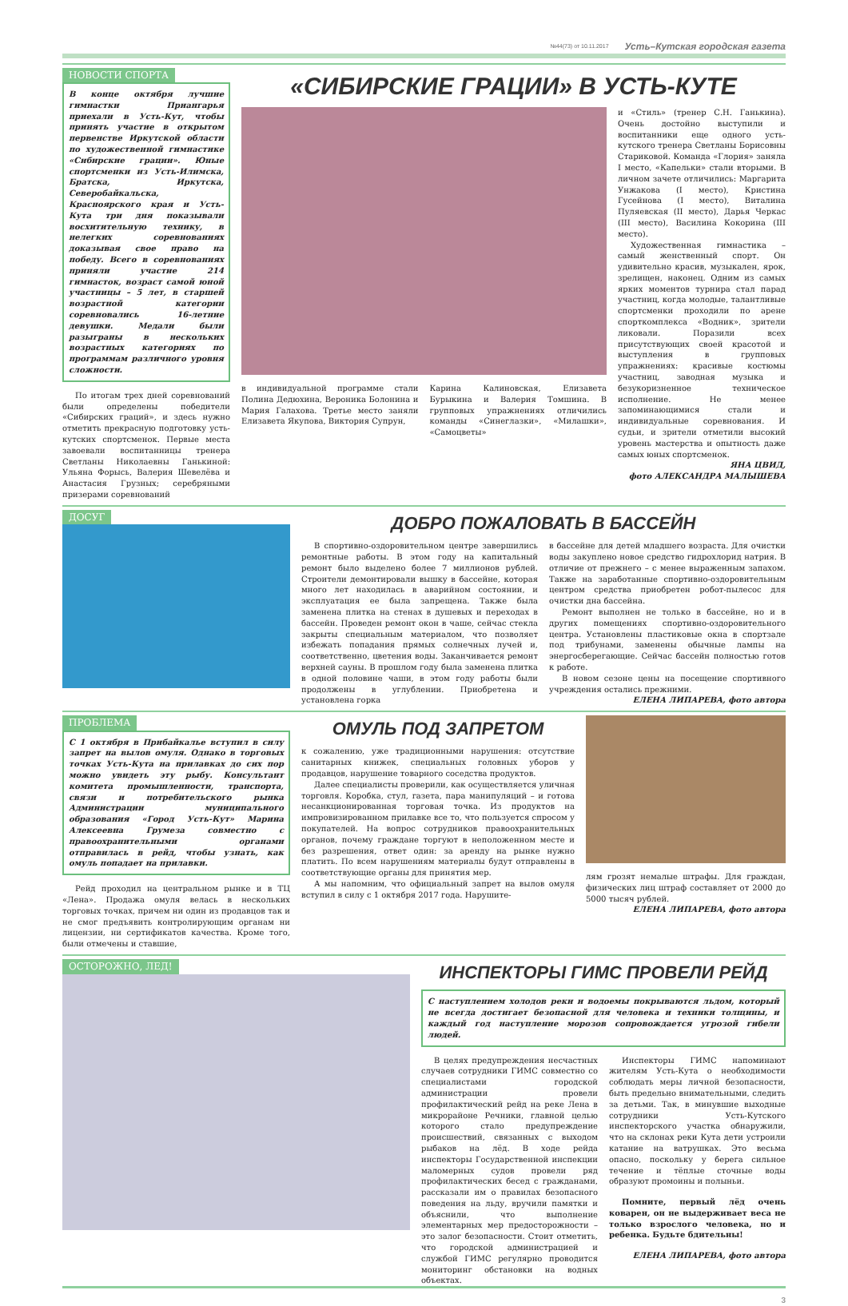№44(73) от 10.11.2017 Усть–Кутская городская газета
НОВОСТИ СПОРТА
В конце октября лучшие гимнастки Приангарья приехали в Усть-Кут, чтобы принять участие в открытом первенстве Иркутской области по художественной гимнастике «Сибирские грации». Юные спортсменки из Усть-Илимска, Братска, Иркутска, Северобайкальска, Красноярского края и Усть-Кута три дня показывали восхитительную технику, в нелегких соревнованиях доказывая свое право на победу. Всего в соревнованиях приняли участие 214 гимнасток, возраст самой юной участницы – 5 лет, в старшей возрастной категории соревновались 16-летние девушки. Медали были разыграны в нескольких возрастных категориях по программам различного уровня сложности.
По итогам трех дней соревнований были определены победители «Сибирских граций», и здесь нужно отметить прекрасную подготовку усть-кутских спортсменок. Первые места завоевали воспитанницы тренера Светланы Николаевны Ганькиной: Ульяна Форысь, Валерия Шевелёва и Анастасия Грузных; серебряными призерами соревнований
«СИБИРСКИЕ ГРАЦИИ» В УСТЬ-КУТЕ
в индивидуальной программе стали Полина Дедюхина, Вероника Болонина и Мария Галахова. Третье место заняли Елизавета Якупова, Виктория Супрун,
Карина Калиновская, Елизавета Бурыкина и Валерия Томшина. В групповых упражнениях отличились команды «Синеглазки», «Милашки», «Самоцветы»
и «Стиль» (тренер С.Н. Ганькина). Очень достойно выступили и воспитанники еще одного усть-кутского тренера Светланы Борисовны Стариковой. Команда «Глория» заняла I место, «Капельки» стали вторыми. В личном зачете отличились: Маргарита Унжакова (I место), Кристина Гусейнова (I место), Виталина Пуляевская (II место), Дарья Черкас (III место), Василина Кокорина (III место).
Художественная гимнастика – самый женственный спорт. Он удивительно красив, музыкален, ярок, зрелищен, наконец. Одним из самых ярких моментов турнира стал парад участниц, когда молодые, талантливые спортсменки проходили по арене спорткомплекса «Водник», зрители ликовали. Поразили всех присутствующих своей красотой и выступления в групповых упражнениях: красивые костюмы участниц, заводная музыка и безукоризненное техническое исполнение. Не менее запоминающимися стали и индивидуальные соревнования. И судьи, и зрители отметили высокий уровень мастерства и опытность даже самых юных спортсменок.
ЯНА ЦВИД,
фото АЛЕКСАНДРА МАЛЫШЕВА
ДОСУГ
ДОБРО ПОЖАЛОВАТЬ В БАССЕЙН
В спортивно-оздоровительном центре завершились ремонтные работы. В этом году на капитальный ремонт было выделено более 7 миллионов рублей. Строители демонтировали вышку в бассейне, которая много лет находилась в аварийном состоянии, и эксплуатация ее была запрещена. Также была заменена плитка на стенах в душевых и переходах в бассейн. Проведен ремонт окон в чаше, сейчас стекла закрыты специальным материалом, что позволяет избежать попадания прямых солнечных лучей и, соответственно, цветения воды. Заканчивается ремонт верхней сауны. В прошлом году была заменена плитка в одной половине чаши, в этом году работы были продолжены в углублении. Приобретена и установлена горка
в бассейне для детей младшего возраста. Для очистки воды закуплено новое средство гидрохлорид натрия. В отличие от прежнего – с менее выраженным запахом. Также на заработанные спортивно-оздоровительным центром средства приобретен робот-пылесос для очистки дна бассейна.
Ремонт выполнен не только в бассейне, но и в других помещениях спортивно-оздоровительного центра. Установлены пластиковые окна в спортзале под трибунами, заменены обычные лампы на энергосберегающие. Сейчас бассейн полностью готов к работе.
В новом сезоне цены на посещение спортивного учреждения остались прежними.
ЕЛЕНА ЛИПАРЕВА, фото автора
ПРОБЛЕМА
С 1 октября в Прибайкалье вступил в силу запрет на вылов омуля. Однако в торговых точках Усть-Кута на прилавках до сих пор можно увидеть эту рыбу. Консультант комитета промышленности, транспорта, связи и потребительского рынка Администрации муниципального образования «Город Усть-Кут» Марина Алексеевна Грумеза совместно с правоохранительными органами отправилась в рейд, чтобы узнать, как омуль попадает на прилавки.
Рейд проходил на центральном рынке и в ТЦ «Лена». Продажа омуля велась в нескольких торговых точках, причем ни один из продавцов так и не смог предъявить контролирующим органам ни лицензии, ни сертификатов качества. Кроме того, были отмечены и ставшие,
ОМУЛЬ ПОД ЗАПРЕТОМ
к сожалению, уже традиционными нарушения: отсутствие санитарных книжек, специальных головных уборов у продавцов, нарушение товарного соседства продуктов.
Далее специалисты проверили, как осуществляется уличная торговля. Коробка, стул, газета, пара манипуляций – и готова несанкционированная торговая точка. Из продуктов на импровизированном прилавке все то, что пользуется спросом у покупателей. На вопрос сотрудников правоохранительных органов, почему граждане торгуют в неположенном месте и без разрешения, ответ один: за аренду на рынке нужно платить. По всем нарушениям материалы будут отправлены в соответствующие органы для принятия мер.
А мы напомним, что официальный запрет на вылов омуля вступил в силу с 1 октября 2017 года. Нарушите-
лям грозят немалые штрафы. Для граждан, физических лиц штраф составляет от 2000 до 5000 тысяч рублей.
ЕЛЕНА ЛИПАРЕВА, фото автора
ОСТОРОЖНО, ЛЕД!
ИНСПЕКТОРЫ ГИМС ПРОВЕЛИ РЕЙД
С наступлением холодов реки и водоемы покрываются льдом, который не всегда достигает безопасной для человека и техники толщины, и каждый год наступление морозов сопровождается угрозой гибели людей.
В целях предупреждения несчастных случаев сотрудники ГИМС совместно со специалистами городской администрации провели профилактический рейд на реке Лена в микрорайоне Речники, главной целью которого стало предупреждение происшествий, связанных с выходом рыбаков на лёд. В ходе рейда инспекторы Государственной инспекции маломерных судов провели ряд профилактических бесед с гражданами, рассказали им о правилах безопасного поведения на льду, вручили памятки и объяснили, что выполнение элементарных мер предосторожности – это залог безопасности. Стоит отметить, что городской администрацией и службой ГИМС регулярно проводится мониторинг обстановки на водных объектах.
Инспекторы ГИМС напоминают жителям Усть-Кута о необходимости соблюдать меры личной безопасности, быть предельно внимательными, следить за детьми. Так, в минувшие выходные сотрудники Усть-Кутского инспекторского участка обнаружили, что на склонах реки Кута дети устроили катание на ватрушках. Это весьма опасно, поскольку у берега сильное течение и тёплые сточные воды образуют промоины и полыньи.
Помните, первый лёд очень коварен, он не выдерживает веса не только взрослого человека, но и ребенка. Будьте бдительны!
ЕЛЕНА ЛИПАРЕВА, фото автора
3